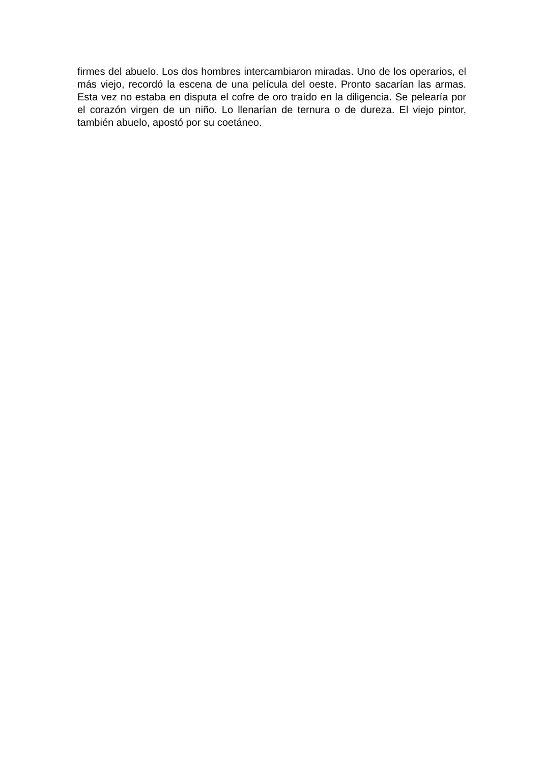firmes del abuelo. Los dos hombres intercambiaron miradas. Uno de los operarios, el más viejo, recordó la escena de una película del oeste. Pronto sacarían las armas. Esta vez no estaba en disputa el cofre de oro traído en la diligencia. Se pelearía por el corazón virgen de un niño. Lo llenarían de ternura o de dureza. El viejo pintor, también abuelo, apostó por su coetáneo.